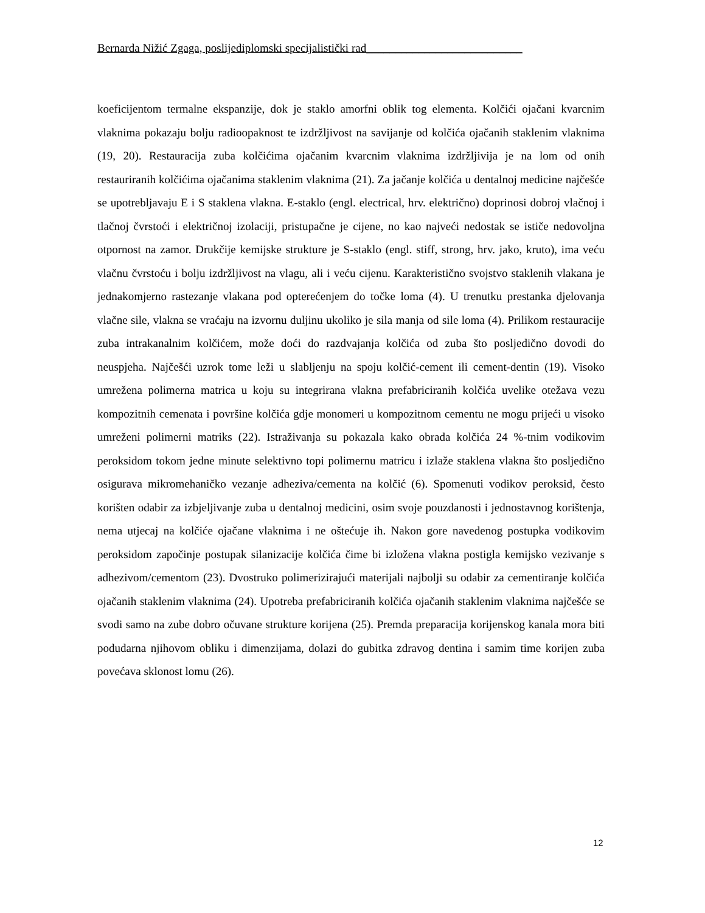Bernarda Nižić Zgaga, poslijediplomski specijalistički rad___________________________
koeficijentom termalne ekspanzije, dok je staklo amorfni oblik tog elementa. Kolčići ojačani kvarcnim vlaknima pokazaju bolju radioopaknost te izdržljivost na savijanje od kolčića ojačanih staklenim vlaknima (19, 20). Restauracija zuba kolčićima ojačanim kvarcnim vlaknima izdržljivija je na lom od onih restauriranih kolčićima ojačanima staklenim vlaknima (21). Za jačanje kolčića u dentalnoj medicine najčešće se upotrebljavaju E i S staklena vlakna. E-staklo (engl. electrical, hrv. električno) doprinosi dobroj vlačnoj i tlačnoj čvrstoći i električnoj izolaciji, pristupačne je cijene, no kao najveći nedostak se ističe nedovoljna otpornost na zamor. Drukčije kemijske strukture je S-staklo (engl. stiff, strong, hrv. jako, kruto), ima veću vlačnu čvrstoću i bolju izdržljivost na vlagu, ali i veću cijenu. Karakteristično svojstvo staklenih vlakana je jednakomjerno rastezanje vlakana pod opterećenjem do točke loma (4). U trenutku prestanka djelovanja vlačne sile, vlakna se vraćaju na izvornu duljinu ukoliko je sila manja od sile loma (4). Prilikom restauracije zuba intrakanalnim kolčićem, može doći do razdvajanja kolčića od zuba što posljedično dovodi do neuspjeha. Najčešći uzrok tome leži u slabljenju na spoju kolčić-cement ili cement-dentin (19). Visoko umrežena polimerna matrica u koju su integrirana vlakna prefabriciranih kolčića uvelike otežava vezu kompozitnih cemenata i površine kolčića gdje monomeri u kompozitnom cementu ne mogu prijeći u visoko umreženi polimerni matriks (22). Istraživanja su pokazala kako obrada kolčića 24 %-tnim vodikovim peroksidom tokom jedne minute selektivno topi polimernu matricu i izlaže staklena vlakna što posljedično osigurava mikromehaničko vezanje adheziva/cementa na kolčić (6). Spomenuti vodikov peroksid, često korišten odabir za izbjeljivanje zuba u dentalnoj medicini, osim svoje pouzdanosti i jednostavnog korištenja, nema utjecaj na kolčiće ojačane vlaknima i ne oštećuje ih. Nakon gore navedenog postupka vodikovim peroksidom započinje postupak silanizacije kolčića čime bi izložena vlakna postigla kemijsko vezivanje s adhezivom/cementom (23). Dvostruko polimerizirajući materijali najbolji su odabir za cementiranje kolčića ojačanih staklenim vlaknima (24). Upotreba prefabriciranih kolčića ojačanih staklenim vlaknima najčešće se svodi samo na zube dobro očuvane strukture korijena (25). Premda preparacija korijenskog kanala mora biti podudarna njihovom obliku i dimenzijama, dolazi do gubitka zdravog dentina i samim time korijen zuba povećava sklonost lomu (26).
12